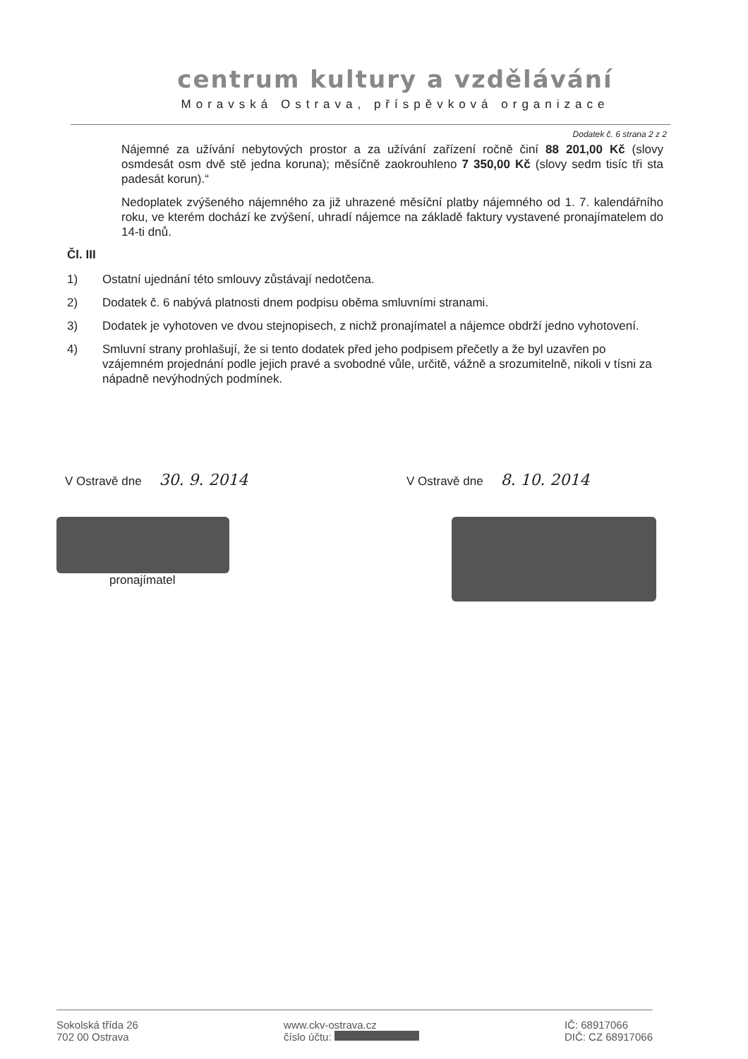centrum kultury a vzdělávání
Moravská Ostrava, příspěvková organizace
Dodatek č. 6 strana 2 z 2
Nájemné za užívání nebytových prostor a za užívání zařízení ročně činí 88 201,00 Kč (slovy osmdesát osm dvě stě jedna koruna); měsíčně zaokrouhleno 7 350,00 Kč (slovy sedm tisíc tři sta padesát korun).“
Nedoplatek zvýšeného nájemného za již uhrazené měsíční platby nájemného od 1. 7. kalendářního roku, ve kterém dochází ke zvýšení, uhradí nájemce na základě faktury vystavené pronajímatelem do 14-ti dnů.
Čl. III
1) Ostatní ujednání této smlouvy zůstávají nedotčena.
2) Dodatek č. 6 nabývá platnosti dnem podpisu oběma smluvními stranami.
3) Dodatek je vyhotoven ve dvou stejnopisech, z nichž pronajímatel a nájemce obdrží jedno vyhotovení.
4) Smluvní strany prohlašují, že si tento dodatek před jeho podpisem přečetly a že byl uzavřen po vzájemném projednání podle jejich pravé a svobodné vůle, určitě, vážně a srozumitelně, nikoli v tísni za nápadně nevýhodných podmínek.
V Ostravě dne 30. 9. 2014
V Ostravě dne 8. 10. 2014
pronajímatel
Sokolská třída 26
702 00 Ostrava
www.ckv-ostrava.cz
číslo účtu:
IČ: 68917066
DIČ: CZ 68917066